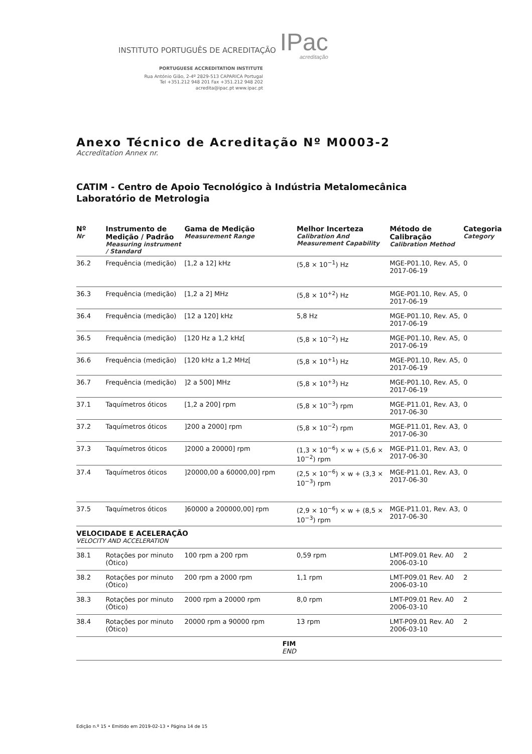INSTITUTO PORTUGUÊS DE ACREDITAÇÃO
IPac
acreditação
PORTUGUESE ACCREDITATION INSTITUTE
Rua António Gião, 2-4º 2829-513 CAPARICA Portugal
Tel +351.212 948 201 Fax +351.212 948 202
acredita@ipac.pt www.ipac.pt
Anexo Técnico de Acreditação Nº M0003-2
Accreditation Annex nr.
CATIM - Centro de Apoio Tecnológico à Indústria Metalomecânica
Laboratório de Metrologia
| Nº Nr | Instrumento de Medição / Padrão Measuring instrument / Standard | Gama de Medição Measurement Range | Melhor Incerteza Calibration And Measurement Capability | Método de Calibração Calibration Method | Categoria Category |
| --- | --- | --- | --- | --- | --- |
| 36.2 | Frequência (medição) | [1,2 a 12] kHz | (5,8 × 10<sup>−1</sup>) Hz | MGE-P01.10, Rev. A5, 2017-06-19 | 0 |
| 36.3 | Frequência (medição) | [1,2 a 2] MHz | (5,8 × 10<sup>+2</sup>) Hz | MGE-P01.10, Rev. A5, 2017-06-19 | 0 |
| 36.4 | Frequência (medição) | [12 a 120] kHz | 5,8 Hz | MGE-P01.10, Rev. A5, 2017-06-19 | 0 |
| 36.5 | Frequência (medição) | [120 Hz a 1,2 kHz[ | (5,8 × 10<sup>−2</sup>) Hz | MGE-P01.10, Rev. A5, 2017-06-19 | 0 |
| 36.6 | Frequência (medição) | [120 kHz a 1,2 MHz[ | (5,8 × 10<sup>+1</sup>) Hz | MGE-P01.10, Rev. A5, 2017-06-19 | 0 |
| 36.7 | Frequência (medição) | ]2 a 500] MHz | (5,8 × 10<sup>+3</sup>) Hz | MGE-P01.10, Rev. A5, 2017-06-19 | 0 |
| 37.1 | Taquímetros óticos | [1,2 a 200] rpm | (5,8 × 10<sup>−3</sup>) rpm | MGE-P11.01, Rev. A3, 2017-06-30 | 0 |
| 37.2 | Taquímetros óticos | ]200 a 2000] rpm | (5,8 × 10<sup>−2</sup>) rpm | MGE-P11.01, Rev. A3, 2017-06-30 | 0 |
| 37.3 | Taquímetros óticos | ]2000 a 20000] rpm | (1,3 × 10<sup>−6</sup>) × w + (5,6 × 10<sup>−2</sup>) rpm | MGE-P11.01, Rev. A3, 2017-06-30 | 0 |
| 37.4 | Taquímetros óticos | ]20000,00 a 60000,00] rpm | (2,5 × 10<sup>−6</sup>) × w + (3,3 × 10<sup>−3</sup>) rpm | MGE-P11.01, Rev. A3, 2017-06-30 | 0 |
| 37.5 | Taquímetros óticos | ]60000 a 200000,00] rpm | (2,9 × 10<sup>−6</sup>) × w + (8,5 × 10<sup>−3</sup>) rpm | MGE-P11.01, Rev. A3, 2017-06-30 | 0 |
| VELOCIDADE E ACELERAÇÃO VELOCITY AND ACCELERATION | | | | | |
| 38.1 | Rotações por minuto (Ótico) | 100 rpm a 200 rpm | 0,59 rpm | LMT-P09.01 Rev. A0 2006-03-10 | 2 |
| 38.2 | Rotações por minuto (Ótico) | 200 rpm a 2000 rpm | 1,1 rpm | LMT-P09.01 Rev. A0 2006-03-10 | 2 |
| 38.3 | Rotações por minuto (Ótico) | 2000 rpm a 20000 rpm | 8,0 rpm | LMT-P09.01 Rev. A0 2006-03-10 | 2 |
| 38.4 | Rotações por minuto (Ótico) | 20000 rpm a 90000 rpm | 13 rpm | LMT-P09.01 Rev. A0 2006-03-10 | 2 |
FIM
END
Edição n.º 15 • Emitido em 2019-02-13 • Página 14 de 15